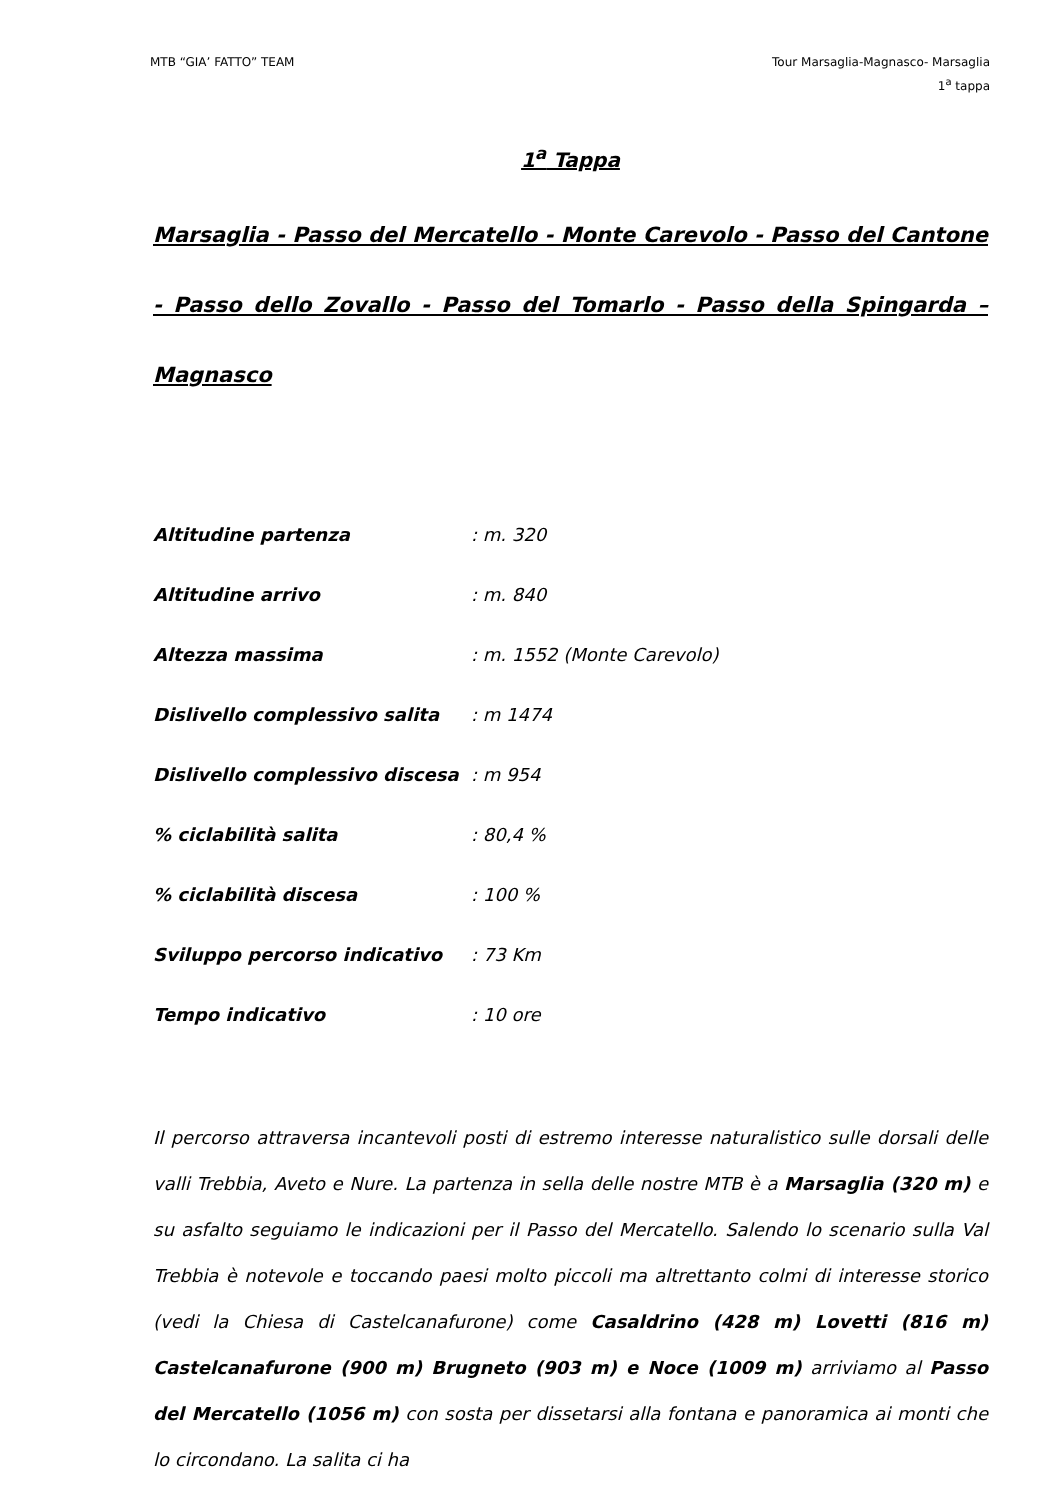MTB “GIA’ FATTO” TEAM Tour Marsaglia-Magnasco- Marsaglia
1<sup>a</sup> tappa
1<sup>a</sup> Tappa
Marsaglia - Passo del Mercatello - Monte Carevolo - Passo del Cantone - Passo dello Zovallo - Passo del Tomarlo - Passo della Spingarda – Magnasco
| Altitudine partenza | : m. 320 |
| Altitudine arrivo | : m. 840 |
| Altezza massima | : m. 1552 (Monte Carevolo) |
| Dislivello complessivo salita | : m 1474 |
| Dislivello complessivo discesa | : m 954 |
| % ciclabilità salita | : 80,4 % |
| % ciclabilità discesa | : 100 % |
| Sviluppo percorso indicativo | : 73 Km |
| Tempo indicativo | : 10 ore |
Il percorso attraversa incantevoli posti di estremo interesse naturalistico sulle dorsali delle valli Trebbia, Aveto e Nure. La partenza in sella delle nostre MTB è a Marsaglia (320 m) e su asfalto seguiamo le indicazioni per il Passo del Mercatello. Salendo lo scenario sulla Val Trebbia è notevole e toccando paesi molto piccoli ma altrettanto colmi di interesse storico (vedi la Chiesa di Castelcanafurone) come Casaldrino (428 m) Lovetti (816 m) Castelcanafurone (900 m) Brugneto (903 m) e Noce (1009 m) arriviamo al Passo del Mercatello (1056 m) con sosta per dissetarsi alla fontana e panoramica ai monti che lo circondano. La salita ci ha